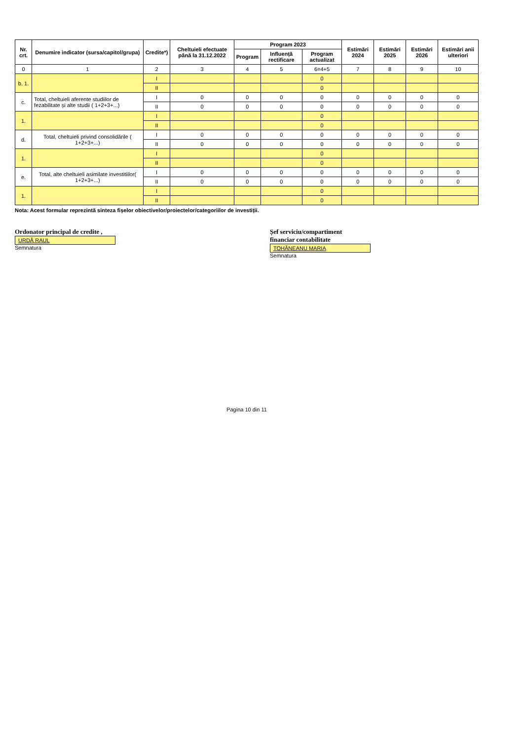| Nr. crt. | Denumire indicator (sursa/capitol/grupa) | Credite*) | Cheltuieli efectuate până la 31.12.2022 | Program 2023 | | | Estimări 2024 | Estimări 2025 | Estimări 2026 | Estimări anii ulteriori |
| --- | --- | --- | --- | --- | --- | --- | --- | --- | --- | --- |
| | | | | Program | Influență rectificare | Program actualizat | | | | |
| 0 | 1 | 2 | 3 | 4 | 5 | 6=4+5 | 7 | 8 | 9 | 10 |
| b. 1. | | I | | | | 0 | | | | |
| | | II | | | | 0 | | | | |
| c. | Total, cheltuieli aferente studiilor de fezabilitate și alte studii ( 1+2+3+...) | I | 0 | 0 | 0 | 0 | 0 | 0 | 0 | 0 |
| | | II | 0 | 0 | 0 | 0 | 0 | 0 | 0 | 0 |
| 1. | | I | | | | 0 | | | | |
| | | II | | | | 0 | | | | |
| d. | Total, cheltuieli privind consolidările ( 1+2+3+...) | I | 0 | 0 | 0 | 0 | 0 | 0 | 0 | 0 |
| | | II | 0 | 0 | 0 | 0 | 0 | 0 | 0 | 0 |
| 1. | | I | | | | 0 | | | | |
| | | II | | | | 0 | | | | |
| e. | Total, alte cheltuieli asimilate investitiilor( 1+2+3+...) | I | 0 | 0 | 0 | 0 | 0 | 0 | 0 | 0 |
| | | II | 0 | 0 | 0 | 0 | 0 | 0 | 0 | 0 |
| 1. | | I | | | | 0 | | | | |
| | | II | | | | 0 | | | | |
Nota: Acest formular reprezintă sinteza fișelor obiectivelor/proiectelor/categoriilor de investiții.
Ordonator principal de credite ,
URDĂ RAUL
Semnatura
Șef serviciu/compartiment financiar contabilitate
TOHĂNEANU MARIA
Semnatura
Pagina 10 din 11